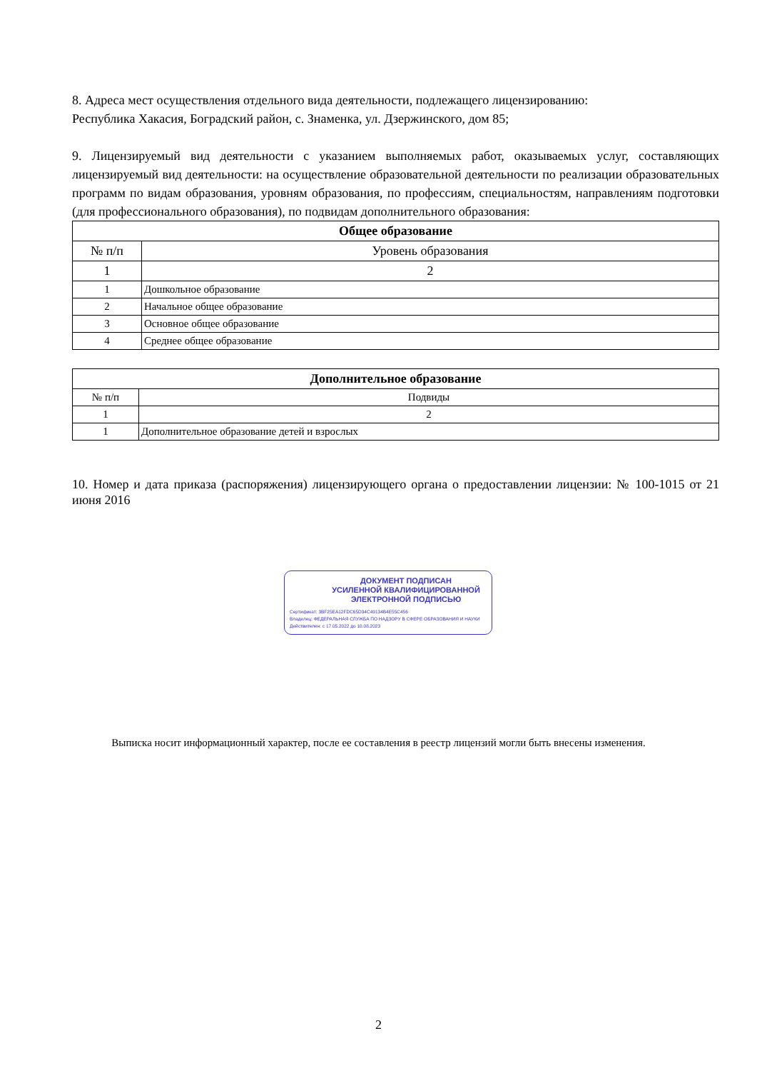8. Адреса мест осуществления отдельного вида деятельности, подлежащего лицензированию:
Республика Хакасия, Боградский район, с. Знаменка, ул. Дзержинского, дом 85;
9. Лицензируемый вид деятельности с указанием выполняемых работ, оказываемых услуг, составляющих лицензируемый вид деятельности: на осуществление образовательной деятельности по реализации образовательных программ по видам образования, уровням образования, по профессиям, специальностям, направлениям подготовки (для профессионального образования), по подвидам дополнительного образования:
| Общее образование | |
| --- | --- |
| № п/п | Уровень образования |
| 1 | 2 |
| 1 | Дошкольное образование |
| 2 | Начальное общее образование |
| 3 | Основное общее образование |
| 4 | Среднее общее образование |
| Дополнительное образование | |
| --- | --- |
| № п/п | Подвиды |
| 1 | 2 |
| 1 | Дополнительное образование детей и взрослых |
10. Номер и дата приказа (распоряжения) лицензирующего органа о предоставлении лицензии: № 100-1015 от 21 июня 2016
ДОКУМЕНТ ПОДПИСАН
УСИЛЕННОЙ КВАЛИФИЦИРОВАННОЙ
ЭЛЕКТРОННОЙ ПОДПИСЬЮ
Сертификат: 3BF25EA12FDC65D34C49134B4E55C456
Владелец: ФЕДЕРАЛЬНАЯ СЛУЖБА ПО НАДЗОРУ В СФЕРЕ ОБРАЗОВАНИЯ И НАУКИ
Действителен: с 17.05.2022 до 10.08.2023
Выписка носит информационный характер, после ее составления в реестр лицензий могли быть внесены изменения.
2